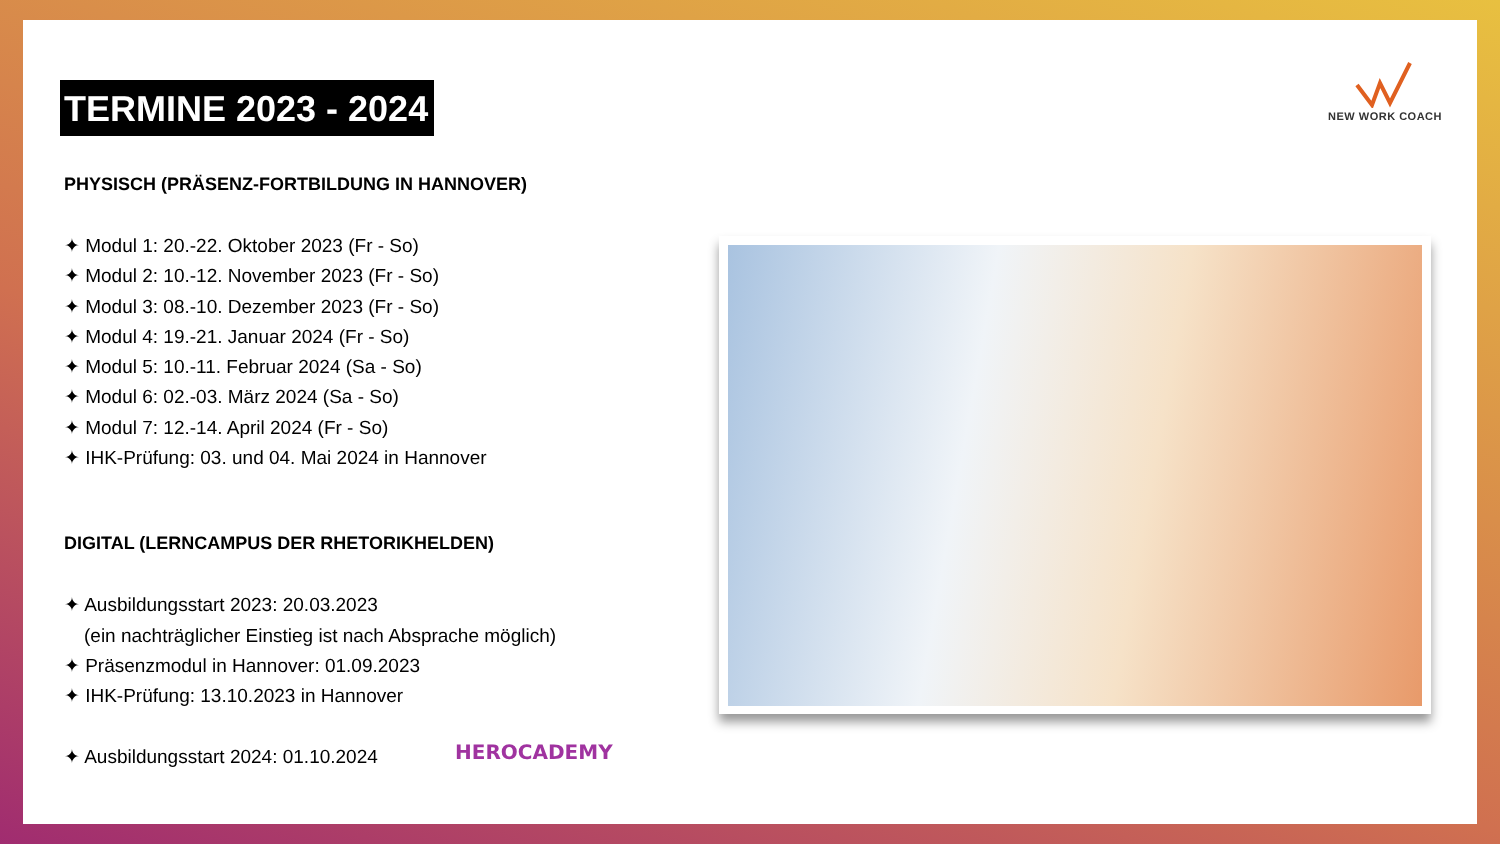TERMINE 2023 - 2024
PHYSISCH (PRÄSENZ-FORTBILDUNG IN HANNOVER)
✦ Modul 1: 20.-22. Oktober 2023 (Fr - So)
✦ Modul 2: 10.-12. November 2023 (Fr - So)
✦ Modul 3: 08.-10. Dezember 2023 (Fr - So)
✦ Modul 4: 19.-21. Januar 2024 (Fr - So)
✦ Modul 5: 10.-11. Februar 2024 (Sa - So)
✦ Modul 6: 02.-03. März 2024 (Sa - So)
✦ Modul 7: 12.-14. April 2024 (Fr - So)
✦ IHK-Prüfung: 03. und 04. Mai 2024 in Hannover
DIGITAL (LERNCAMPUS DER RHETORIKHELDEN)
✦ Ausbildungsstart 2023: 20.03.2023
(ein nachträglicher Einstieg ist nach Absprache möglich)
✦ Präsenzmodul in Hannover: 01.09.2023
✦ IHK-Prüfung: 13.10.2023 in Hannover
✦ Ausbildungsstart 2024: 01.10.2024
HEROCADEMY
NEW WORK COACH